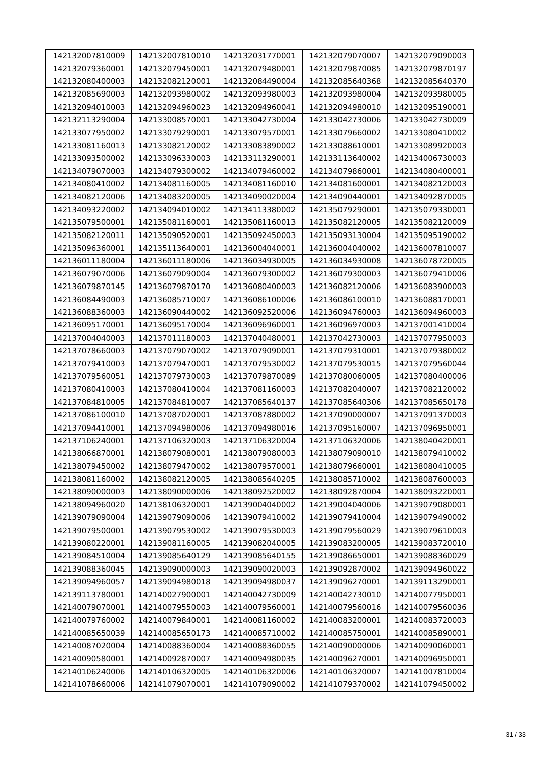| 142132007810009 | 142132007810010 | 142132031770001 | 142132079070007 | 142132079090003 |
| 142132079360001 | 142132079450001 | 142132079480001 | 142132079870085 | 142132079870197 |
| 142132080400003 | 142132082120001 | 142132084490004 | 142132085640368 | 142132085640370 |
| 142132085690003 | 142132093980002 | 142132093980003 | 142132093980004 | 142132093980005 |
| 142132094010003 | 142132094960023 | 142132094960041 | 142132094980010 | 142132095190001 |
| 142132113290004 | 142133008570001 | 142133042730004 | 142133042730006 | 142133042730009 |
| 142133077950002 | 142133079290001 | 142133079570001 | 142133079660002 | 142133080410002 |
| 142133081160013 | 142133082120002 | 142133083890002 | 142133088610001 | 142133089920003 |
| 142133093500002 | 142133096330003 | 142133113290001 | 142133113640002 | 142134006730003 |
| 142134079070003 | 142134079300002 | 142134079460002 | 142134079860001 | 142134080400001 |
| 142134080410002 | 142134081160005 | 142134081160010 | 142134081600001 | 142134082120003 |
| 142134082120006 | 142134083200005 | 142134090020004 | 142134090440001 | 142134092870005 |
| 142134093220002 | 142134094010002 | 142134113380002 | 142135079290001 | 142135079330001 |
| 142135079500001 | 142135081160001 | 142135081160013 | 142135082120005 | 142135082120009 |
| 142135082120011 | 142135090520001 | 142135092450003 | 142135093130004 | 142135095190002 |
| 142135096360001 | 142135113640001 | 142136004040001 | 142136004040002 | 142136007810007 |
| 142136011180004 | 142136011180006 | 142136034930005 | 142136034930008 | 142136078720005 |
| 142136079070006 | 142136079090004 | 142136079300002 | 142136079300003 | 142136079410006 |
| 142136079870145 | 142136079870170 | 142136080400003 | 142136082120006 | 142136083900003 |
| 142136084490003 | 142136085710007 | 142136086100006 | 142136086100010 | 142136088170001 |
| 142136088360003 | 142136090440002 | 142136092520006 | 142136094760003 | 142136094960003 |
| 142136095170001 | 142136095170004 | 142136096960001 | 142136096970003 | 142137001410004 |
| 142137004040003 | 142137011180003 | 142137040480001 | 142137042730003 | 142137077950003 |
| 142137078660003 | 142137079070002 | 142137079090001 | 142137079310001 | 142137079380002 |
| 142137079410003 | 142137079470001 | 142137079530002 | 142137079530015 | 142137079560044 |
| 142137079560051 | 142137079730003 | 142137079870089 | 142137080060005 | 142137080400006 |
| 142137080410003 | 142137080410004 | 142137081160003 | 142137082040007 | 142137082120002 |
| 142137084810005 | 142137084810007 | 142137085640137 | 142137085640306 | 142137085650178 |
| 142137086100010 | 142137087020001 | 142137087880002 | 142137090000007 | 142137091370003 |
| 142137094410001 | 142137094980006 | 142137094980016 | 142137095160007 | 142137096950001 |
| 142137106240001 | 142137106320003 | 142137106320004 | 142137106320006 | 142138040420001 |
| 142138066870001 | 142138079080001 | 142138079080003 | 142138079090010 | 142138079410002 |
| 142138079450002 | 142138079470002 | 142138079570001 | 142138079660001 | 142138080410005 |
| 142138081160002 | 142138082120005 | 142138085640205 | 142138085710002 | 142138087600003 |
| 142138090000003 | 142138090000006 | 142138092520002 | 142138092870004 | 142138093220001 |
| 142138094960020 | 142138106320001 | 142139004040002 | 142139004040006 | 142139079080001 |
| 142139079090004 | 142139079090006 | 142139079410002 | 142139079410004 | 142139079490002 |
| 142139079500001 | 142139079530002 | 142139079530003 | 142139079560029 | 142139079610003 |
| 142139080220001 | 142139081160005 | 142139082040005 | 142139083200005 | 142139083720010 |
| 142139084510004 | 142139085640129 | 142139085640155 | 142139086650001 | 142139088360029 |
| 142139088360045 | 142139090000003 | 142139090020003 | 142139092870002 | 142139094960022 |
| 142139094960057 | 142139094980018 | 142139094980037 | 142139096270001 | 142139113290001 |
| 142139113780001 | 142140027900001 | 142140042730009 | 142140042730010 | 142140077950001 |
| 142140079070001 | 142140079550003 | 142140079560001 | 142140079560016 | 142140079560036 |
| 142140079760002 | 142140079840001 | 142140081160002 | 142140083200001 | 142140083720003 |
| 142140085650039 | 142140085650173 | 142140085710002 | 142140085750001 | 142140085890001 |
| 142140087020004 | 142140088360004 | 142140088360055 | 142140090000006 | 142140090060001 |
| 142140090580001 | 142140092870007 | 142140094980035 | 142140096270001 | 142140096950001 |
| 142140106240006 | 142140106320005 | 142140106320006 | 142140106320007 | 142141007810004 |
| 142141078660006 | 142141079070001 | 142141079090002 | 142141079370002 | 142141079450002 |
31 / 33